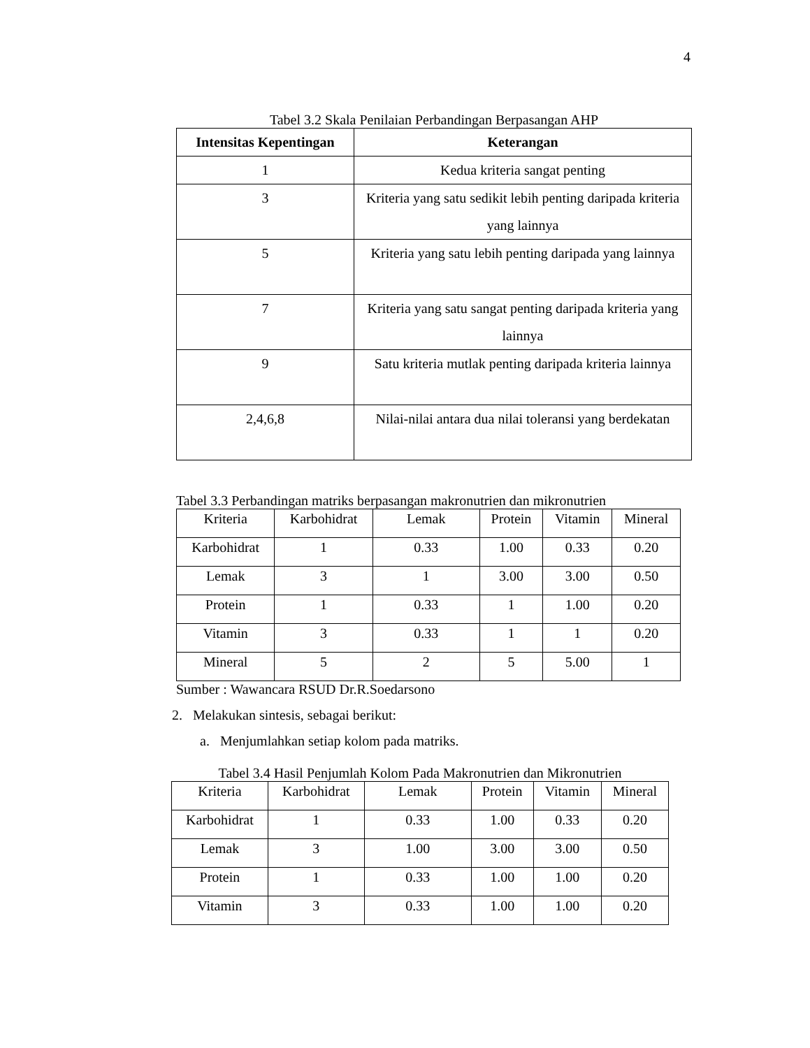4
Tabel 3.2 Skala Penilaian Perbandingan Berpasangan AHP
| Intensitas Kepentingan | Keterangan |
| --- | --- |
| 1 | Kedua kriteria sangat penting |
| 3 | Kriteria yang satu sedikit lebih penting daripada kriteria yang lainnya |
| 5 | Kriteria yang satu lebih penting daripada yang lainnya |
| 7 | Kriteria yang satu sangat penting daripada kriteria yang lainnya |
| 9 | Satu kriteria mutlak penting daripada kriteria lainnya |
| 2,4,6,8 | Nilai-nilai antara dua nilai toleransi yang berdekatan |
Tabel 3.3 Perbandingan matriks berpasangan makronutrien dan mikronutrien
| Kriteria | Karbohidrat | Lemak | Protein | Vitamin | Mineral |
| Karbohidrat | 1 | 0.33 | 1.00 | 0.33 | 0.20 |
| Lemak | 3 | 1 | 3.00 | 3.00 | 0.50 |
| Protein | 1 | 0.33 | 1 | 1.00 | 0.20 |
| Vitamin | 3 | 0.33 | 1 | 1 | 0.20 |
| Mineral | 5 | 2 | 5 | 5.00 | 1 |
Sumber : Wawancara RSUD Dr.R.Soedarsono
2. Melakukan sintesis, sebagai berikut:
a. Menjumlahkan setiap kolom pada matriks.
Tabel 3.4 Hasil Penjumlah Kolom Pada Makronutrien dan Mikronutrien
| Kriteria | Karbohidrat | Lemak | Protein | Vitamin | Mineral |
| Karbohidrat | 1 | 0.33 | 1.00 | 0.33 | 0.20 |
| Lemak | 3 | 1.00 | 3.00 | 3.00 | 0.50 |
| Protein | 1 | 0.33 | 1.00 | 1.00 | 0.20 |
| Vitamin | 3 | 0.33 | 1.00 | 1.00 | 0.20 |